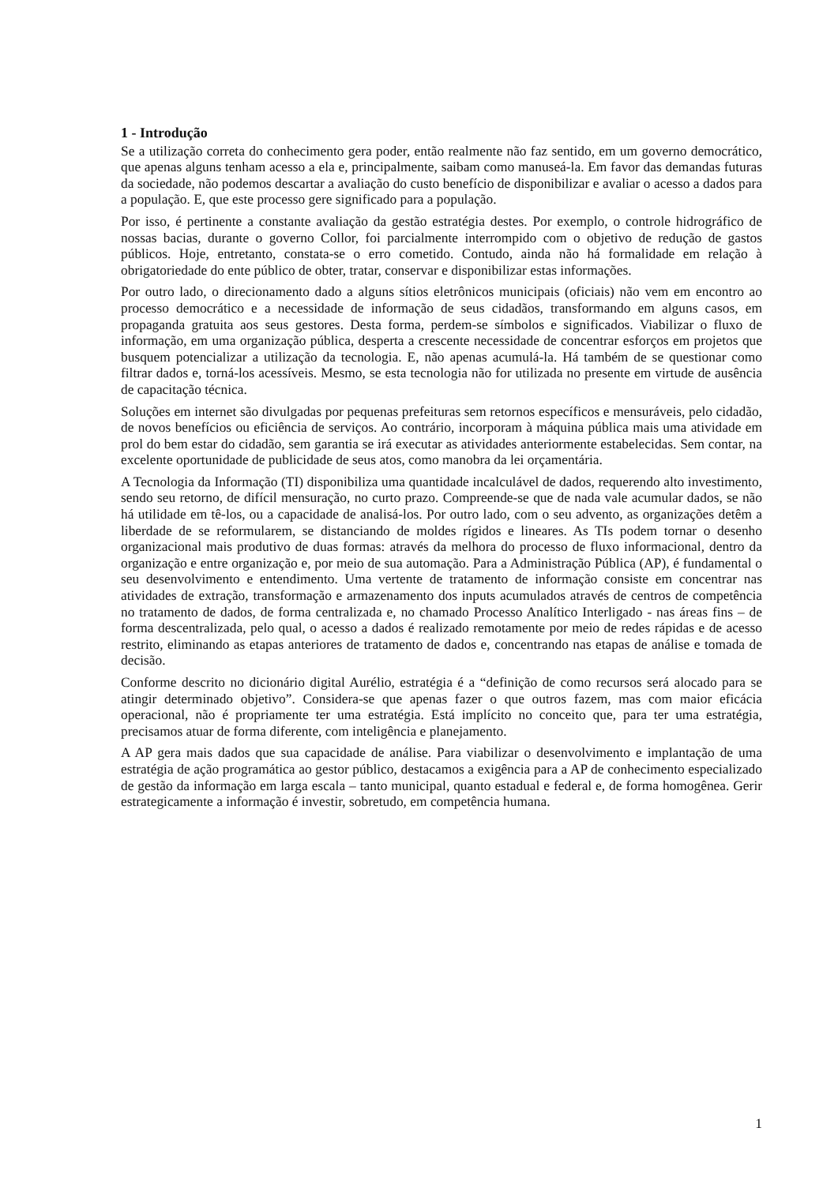1 - Introdução
Se a utilização correta do conhecimento gera poder, então realmente não faz sentido, em um governo democrático, que apenas alguns tenham acesso a ela e, principalmente, saibam como manuseá-la. Em favor das demandas futuras da sociedade, não podemos descartar a avaliação do custo benefício de disponibilizar e avaliar o acesso a dados para a população. E, que este processo gere significado para a população.
Por isso, é pertinente a constante avaliação da gestão estratégia destes. Por exemplo, o controle hidrográfico de nossas bacias, durante o governo Collor, foi parcialmente interrompido com o objetivo de redução de gastos públicos. Hoje, entretanto, constata-se o erro cometido. Contudo, ainda não há formalidade em relação à obrigatoriedade do ente público de obter, tratar, conservar e disponibilizar estas informações.
Por outro lado, o direcionamento dado a alguns sítios eletrônicos municipais (oficiais) não vem em encontro ao processo democrático e a necessidade de informação de seus cidadãos, transformando em alguns casos, em propaganda gratuita aos seus gestores. Desta forma, perdem-se símbolos e significados. Viabilizar o fluxo de informação, em uma organização pública, desperta a crescente necessidade de concentrar esforços em projetos que busquem potencializar a utilização da tecnologia. E, não apenas acumulá-la. Há também de se questionar como filtrar dados e, torná-los acessíveis. Mesmo, se esta tecnologia não for utilizada no presente em virtude de ausência de capacitação técnica.
Soluções em internet são divulgadas por pequenas prefeituras sem retornos específicos e mensuráveis, pelo cidadão, de novos benefícios ou eficiência de serviços. Ao contrário, incorporam à máquina pública mais uma atividade em prol do bem estar do cidadão, sem garantia se irá executar as atividades anteriormente estabelecidas. Sem contar, na excelente oportunidade de publicidade de seus atos, como manobra da lei orçamentária.
A Tecnologia da Informação (TI) disponibiliza uma quantidade incalculável de dados, requerendo alto investimento, sendo seu retorno, de difícil mensuração, no curto prazo. Compreende-se que de nada vale acumular dados, se não há utilidade em tê-los, ou a capacidade de analisá-los. Por outro lado, com o seu advento, as organizações detêm a liberdade de se reformularem, se distanciando de moldes rígidos e lineares. As TIs podem tornar o desenho organizacional mais produtivo de duas formas: através da melhora do processo de fluxo informacional, dentro da organização e entre organização e, por meio de sua automação. Para a Administração Pública (AP), é fundamental o seu desenvolvimento e entendimento. Uma vertente de tratamento de informação consiste em concentrar nas atividades de extração, transformação e armazenamento dos inputs acumulados através de centros de competência no tratamento de dados, de forma centralizada e, no chamado Processo Analítico Interligado - nas áreas fins – de forma descentralizada, pelo qual, o acesso a dados é realizado remotamente por meio de redes rápidas e de acesso restrito, eliminando as etapas anteriores de tratamento de dados e, concentrando nas etapas de análise e tomada de decisão.
Conforme descrito no dicionário digital Aurélio, estratégia é a “definição de como recursos será alocado para se atingir determinado objetivo”. Considera-se que apenas fazer o que outros fazem, mas com maior eficácia operacional, não é propriamente ter uma estratégia. Está implícito no conceito que, para ter uma estratégia, precisamos atuar de forma diferente, com inteligência e planejamento.
A AP gera mais dados que sua capacidade de análise. Para viabilizar o desenvolvimento e implantação de uma estratégia de ação programática ao gestor público, destacamos a exigência para a AP de conhecimento especializado de gestão da informação em larga escala – tanto municipal, quanto estadual e federal e, de forma homogênea. Gerir estrategicamente a informação é investir, sobretudo, em competência humana.
1